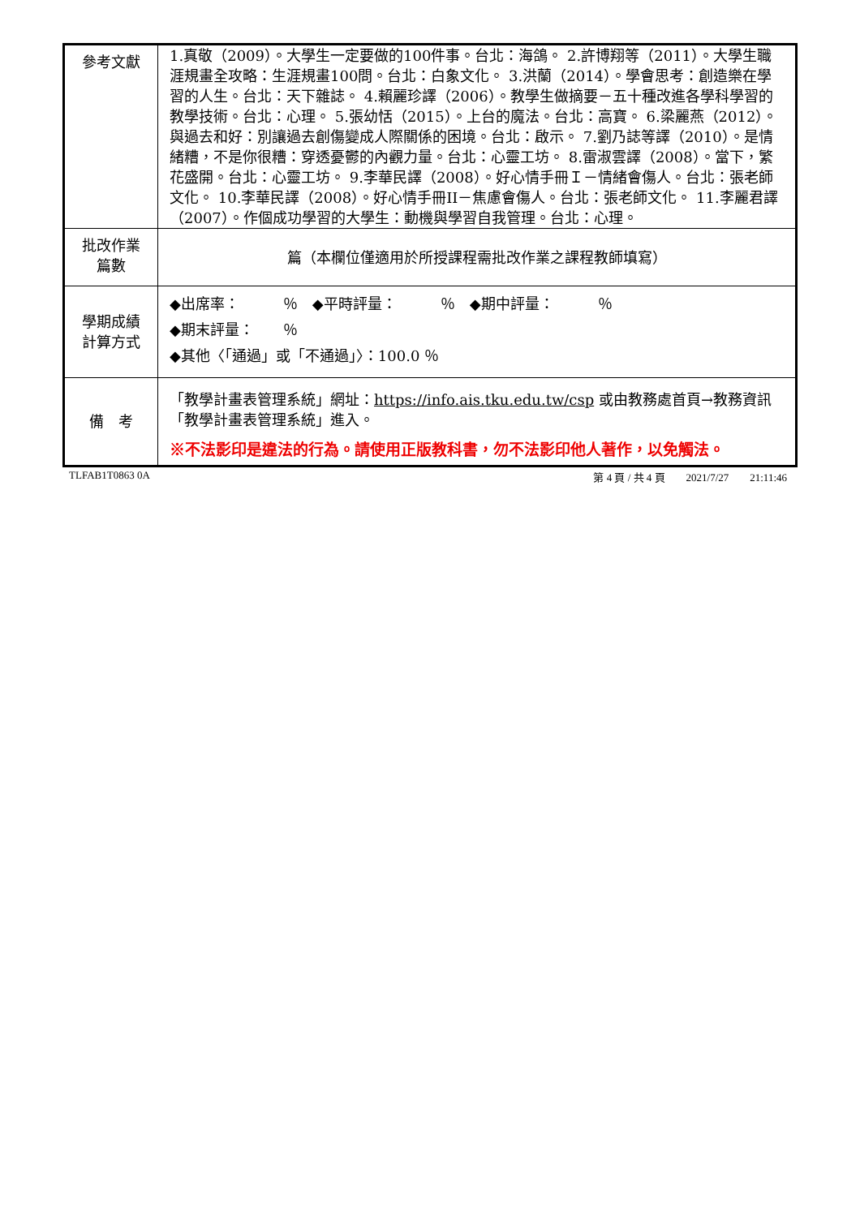| 參考文獻 | 1.真敬（2009）。大學生一定要做的100件事。台北：海鴿。 2.許博翔等（2011）。大學生職涯規畫全攻略：生涯規畫100問。台北：白象文化。 3.洪蘭（2014）。學會思考：創造樂在學習的人生。台北：天下雜誌。 4.賴麗珍譯（2006）。教學生做摘要－五十種改進各學科學習的教學技術。台北：心理。 5.張幼恬（2015）。上台的魔法。台北：高寶。 6.梁麗燕（2012）。與過去和好：別讓過去創傷變成人際關係的困境。台北：啟示。 7.劉乃誌等譯（2010）。是情緒糟，不是你很糟：穿透憂鬱的內觀力量。台北：心靈工坊。 8.雷淑雲譯（2008）。當下，繁花盛開。台北：心靈工坊。 9.李華民譯（2008）。好心情手冊Ｉ－情緒會傷人。台北：張老師文化。 10.李華民譯（2008）。好心情手冊II－焦慮會傷人。台北：張老師文化。 11.李麗君譯（2007）。作個成功學習的大學生：動機與學習自我管理。台北：心理。 |
| 批改作業 篇數 | 篇（本欄位僅適用於所授課程需批改作業之課程教師填寫） |
| 學期成績 計算方式 | ◆出席率： ％ ◆平時評量： ％ ◆期中評量： ％ ◆期末評量： ％ ◆其他〈「通過」或「不通過」〉：100.0 ％ |
| 備 考 | 「教學計畫表管理系統」網址： https://info.ais.tku.edu.tw/csp 或由教務處首頁→教務資訊「教學計畫表管理系統」進入。 ※不法影印是違法的行為。請使用正版教科書，勿不法影印他人著作，以免觸法。 |
TLFAB1T0863 0A 第 4 頁 / 共 4 頁　　2021/7/27　　21:11:46